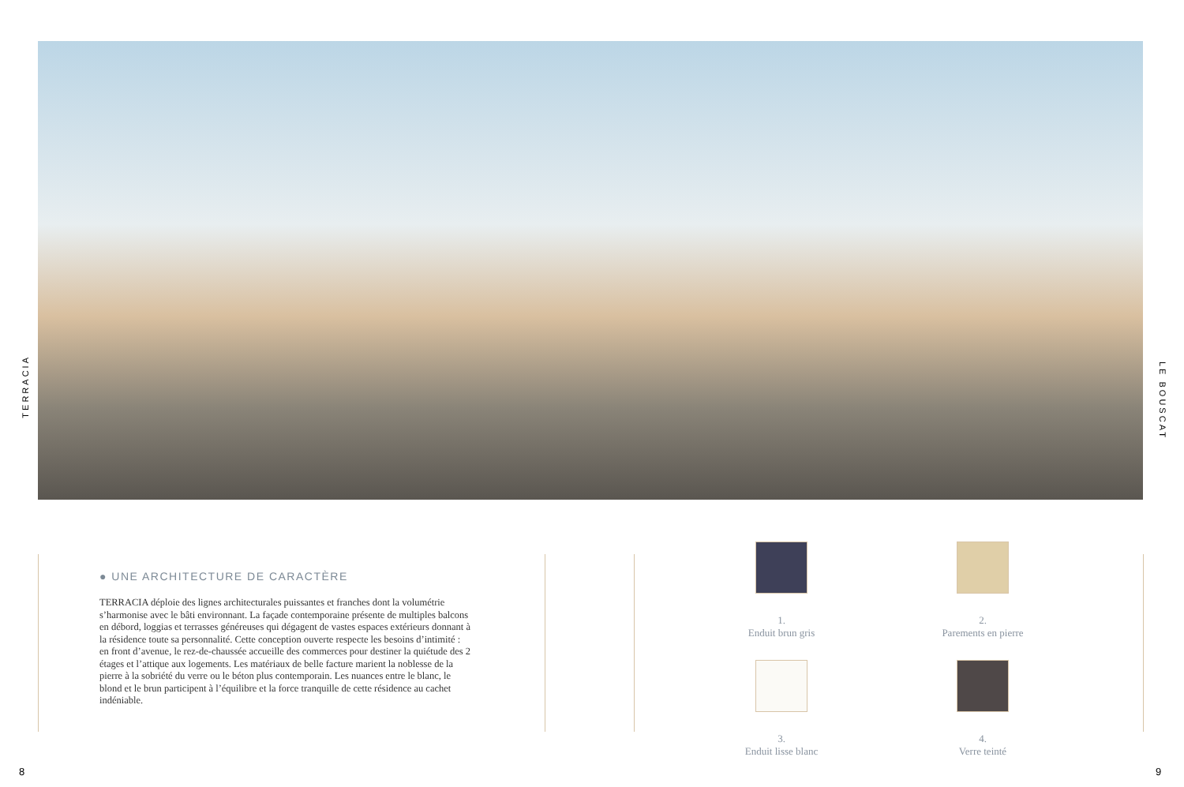TERRACIA
LE BOUSCAT
● UNE ARCHITECTURE DE CARACTÈRE
TERRACIA déploie des lignes architecturales puissantes et franches dont la volumétrie s’harmonise avec le bâti environnant. La façade contemporaine présente de multiples balcons en débord, loggias et terrasses généreuses qui dégagent de vastes espaces extérieurs donnant à la résidence toute sa personnalité. Cette conception ouverte respecte les besoins d’intimité : en front d’avenue, le rez-de-chaussée accueille des commerces pour destiner la quiétude des 2 étages et l’attique aux logements. Les matériaux de belle facture marient la noblesse de la pierre à la sobriété du verre ou le béton plus contemporain. Les nuances entre le blanc, le blond et le brun participent à l’équilibre et la force tranquille de cette résidence au cachet indéniable.
1.
Enduit brun gris
2.
Parements en pierre
3.
Enduit lisse blanc
4.
Verre teinté
8 9